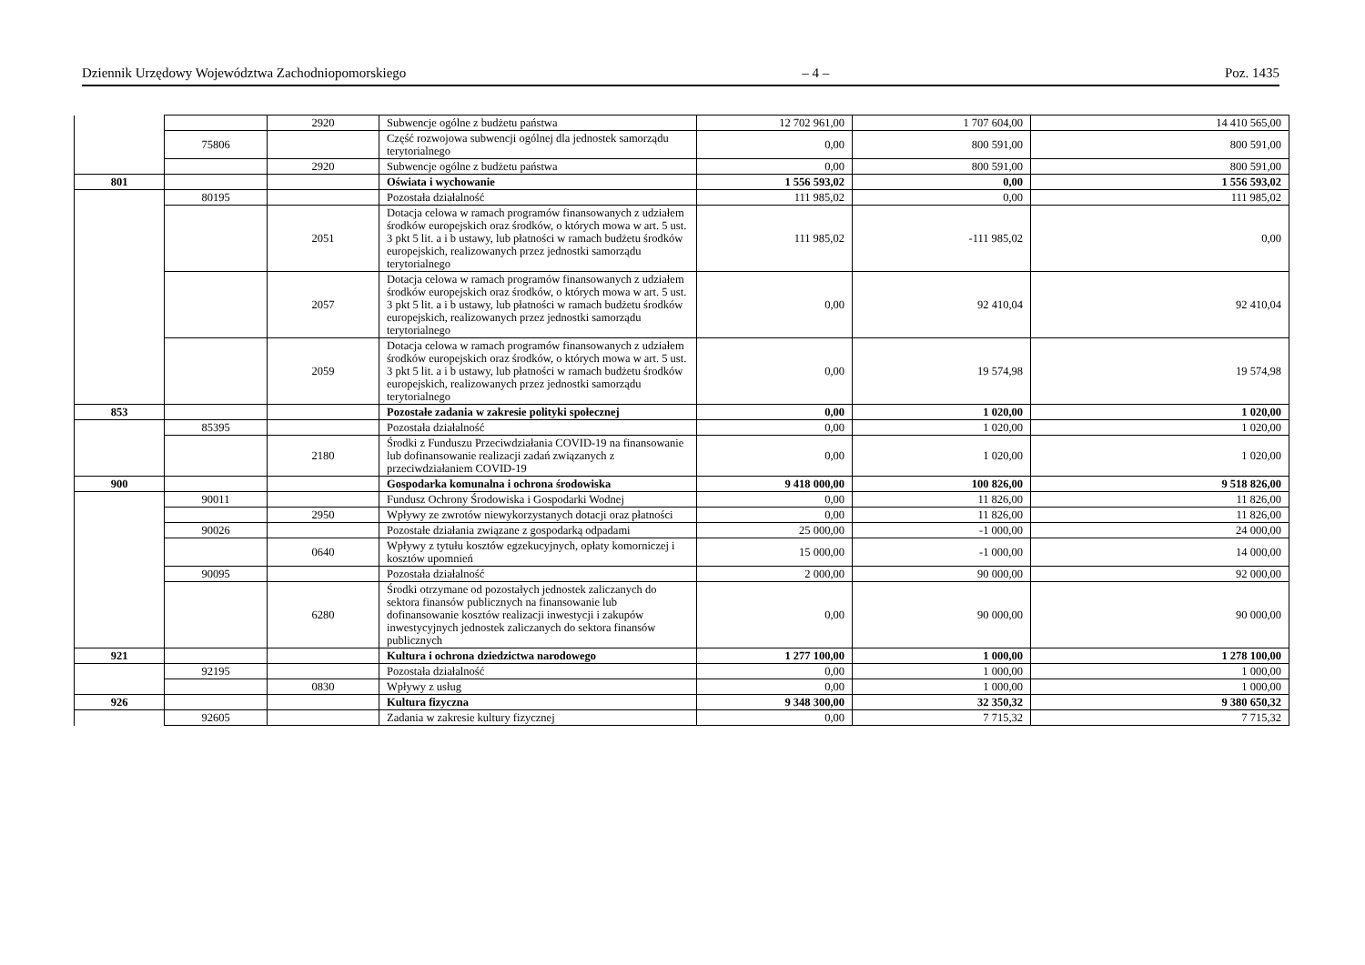Dziennik Urzędowy Województwa Zachodniopomorskiego – 4 – Poz. 1435
| | | 2920 | Subwencje ogólne z budżetu państwa | 12 702 961,00 | 1 707 604,00 | 14 410 565,00 |
| | 75806 | | Część rozwojowa subwencji ogólnej dla jednostek samorządu terytorialnego | 0,00 | 800 591,00 | 800 591,00 |
| | | 2920 | Subwencje ogólne z budżetu państwa | 0,00 | 800 591,00 | 800 591,00 |
| 801 | | | Oświata i wychowanie | 1 556 593,02 | 0,00 | 1 556 593,02 |
| | 80195 | | Pozostała działalność | 111 985,02 | 0,00 | 111 985,02 |
| | | 2051 | Dotacja celowa w ramach programów finansowanych z udziałem środków europejskich oraz środków, o których mowa w art. 5 ust. 3 pkt 5 lit. a i b ustawy, lub płatności w ramach budżetu środków europejskich, realizowanych przez jednostki samorządu terytorialnego | 111 985,02 | -111 985,02 | 0,00 |
| | | 2057 | Dotacja celowa w ramach programów finansowanych z udziałem środków europejskich oraz środków, o których mowa w art. 5 ust. 3 pkt 5 lit. a i b ustawy, lub płatności w ramach budżetu środków europejskich, realizowanych przez jednostki samorządu terytorialnego | 0,00 | 92 410,04 | 92 410,04 |
| | | 2059 | Dotacja celowa w ramach programów finansowanych z udziałem środków europejskich oraz środków, o których mowa w art. 5 ust. 3 pkt 5 lit. a i b ustawy, lub płatności w ramach budżetu środków europejskich, realizowanych przez jednostki samorządu terytorialnego | 0,00 | 19 574,98 | 19 574,98 |
| 853 | | | Pozostałe zadania w zakresie polityki społecznej | 0,00 | 1 020,00 | 1 020,00 |
| | 85395 | | Pozostała działalność | 0,00 | 1 020,00 | 1 020,00 |
| | | 2180 | Środki z Funduszu Przeciwdziałania COVID-19 na finansowanie lub dofinansowanie realizacji zadań związanych z przeciwdziałaniem COVID-19 | 0,00 | 1 020,00 | 1 020,00 |
| 900 | | | Gospodarka komunalna i ochrona środowiska | 9 418 000,00 | 100 826,00 | 9 518 826,00 |
| | 90011 | | Fundusz Ochrony Środowiska i Gospodarki Wodnej | 0,00 | 11 826,00 | 11 826,00 |
| | | 2950 | Wpływy ze zwrotów niewykorzystanych dotacji oraz płatności | 0,00 | 11 826,00 | 11 826,00 |
| | 90026 | | Pozostałe działania związane z gospodarką odpadami | 25 000,00 | -1 000,00 | 24 000,00 |
| | | 0640 | Wpływy z tytułu kosztów egzekucyjnych, opłaty komorniczej i kosztów upomnień | 15 000,00 | -1 000,00 | 14 000,00 |
| | 90095 | | Pozostała działalność | 2 000,00 | 90 000,00 | 92 000,00 |
| | | 6280 | Środki otrzymane od pozostałych jednostek zaliczanych do sektora finansów publicznych na finansowanie lub dofinansowanie kosztów realizacji inwestycji i zakupów inwestycyjnych jednostek zaliczanych do sektora finansów publicznych | 0,00 | 90 000,00 | 90 000,00 |
| 921 | | | Kultura i ochrona dziedzictwa narodowego | 1 277 100,00 | 1 000,00 | 1 278 100,00 |
| | 92195 | | Pozostała działalność | 0,00 | 1 000,00 | 1 000,00 |
| | | 0830 | Wpływy z usług | 0,00 | 1 000,00 | 1 000,00 |
| 926 | | | Kultura fizyczna | 9 348 300,00 | 32 350,32 | 9 380 650,32 |
| | 92605 | | Zadania w zakresie kultury fizycznej | 0,00 | 7 715,32 | 7 715,32 |